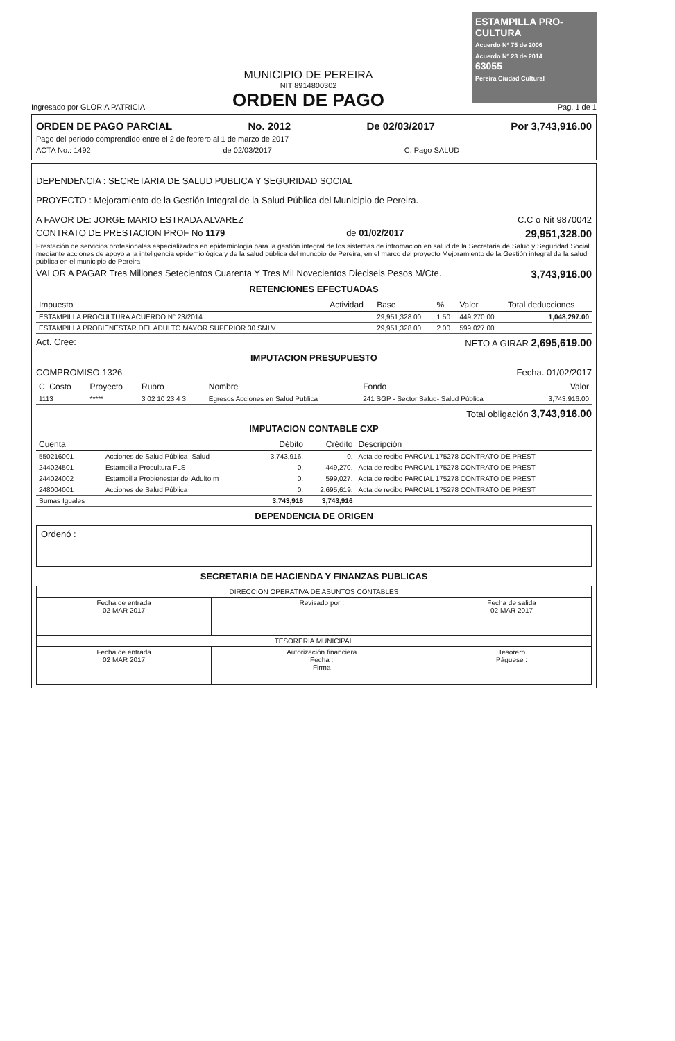Ingresado por GLORIA PATRICIA
MUNICIPIO DE PEREIRA
NIT 8914800302
ORDEN DE PAGO
ESTAMPILLA PRO-CULTURA
Acuerdo Nº 75 de 2006
Acuerdo Nº 23 de 2014
63055
Pereira Ciudad Cultural
Pag. 1 de 1
ORDEN DE PAGO PARCIAL No. 2012 De 02/03/2017 Por 3,743,916.00
Pago del periodo comprendido entre el 2 de febrero al 1 de marzo de 2017
ACTA No.: 1492 de 02/03/2017 C. Pago SALUD
DEPENDENCIA : SECRETARIA DE SALUD PUBLICA Y SEGURIDAD SOCIAL
PROYECTO : Mejoramiento de la Gestión Integral de la Salud Pública del Municipio de Pereira.
A FAVOR DE: JORGE MARIO ESTRADA ALVAREZ C.C o Nit 9870042
CONTRATO DE PRESTACION PROF No 1179 de 01/02/2017 29,951,328.00
Prestación de servicios profesionales especializados en epidemiologia para la gestión integral de los sistemas de infromacion en salud de la Secretaria de Salud y Seguridad Social mediante acciones de apoyo a la inteligencia epidemiológica y de la salud pública del muncpio de Pereira, en el marco del proyecto Mejoramiento de la Gestión integral de la salud pública en el municipio de Pereira
VALOR A PAGAR Tres Millones Setecientos Cuarenta Y Tres Mil Novecientos Dieciseis Pesos M/Cte. 3,743,916.00
RETENCIONES EFECTUADAS
| Impuesto | Actividad | Base | % | Valor | Total deducciones |
| --- | --- | --- | --- | --- | --- |
| ESTAMPILLA PROCULTURA ACUERDO N° 23/2014 | | 29,951,328.00 | 1.50 | 449,270.00 | 1,048,297.00 |
| ESTAMPILLA PROBIENESTAR DEL ADULTO MAYOR SUPERIOR 30 SMLV | | 29,951,328.00 | 2.00 | 599,027.00 | |
Act. Cree: NETO A GIRAR 2,695,619.00
IMPUTACION PRESUPUESTO
COMPROMISO 1326 Fecha. 01/02/2017
| C. Costo | Proyecto | Rubro | Nombre | Fondo | Valor |
| --- | --- | --- | --- | --- | --- |
| 1113 | ***** | 3 02 10 23 4 3 | Egresos Acciones en Salud Publica | 241 SGP - Sector Salud- Salud Pública | 3,743,916.00 |
Total obligación 3,743,916.00
IMPUTACION CONTABLE CXP
| Cuenta | | Débito | Crédito | Descripción |
| --- | --- | --- | --- | --- |
| 550216001 | Acciones de Salud Pública -Salud | 3,743,916. | 0. | Acta de recibo PARCIAL 175278 CONTRATO DE PREST |
| 244024501 | Estampilla Procultura FLS | 0. | 449,270. | Acta de recibo PARCIAL 175278 CONTRATO DE PREST |
| 244024002 | Estampilla Probienestar del Adulto m | 0. | 599,027. | Acta de recibo PARCIAL 175278 CONTRATO DE PREST |
| 248004001 | Acciones de Salud Pública | 0. | 2,695,619. | Acta de recibo PARCIAL 175278 CONTRATO DE PREST |
| Sumas Iguales | | 3,743,916 | 3,743,916 | |
DEPENDENCIA DE ORIGEN
Ordenó :
SECRETARIA DE HACIENDA Y FINANZAS PUBLICAS
| DIRECCION OPERATIVA DE ASUNTOS CONTABLES | | |
| Fecha de entrada 02 MAR 2017 | Revisado por : | Fecha de salida 02 MAR 2017 |
| TESORERIA MUNICIPAL | | |
| Fecha de entrada 02 MAR 2017 | Autorización financiera Fecha : Firma | Tesorero Páguese : |